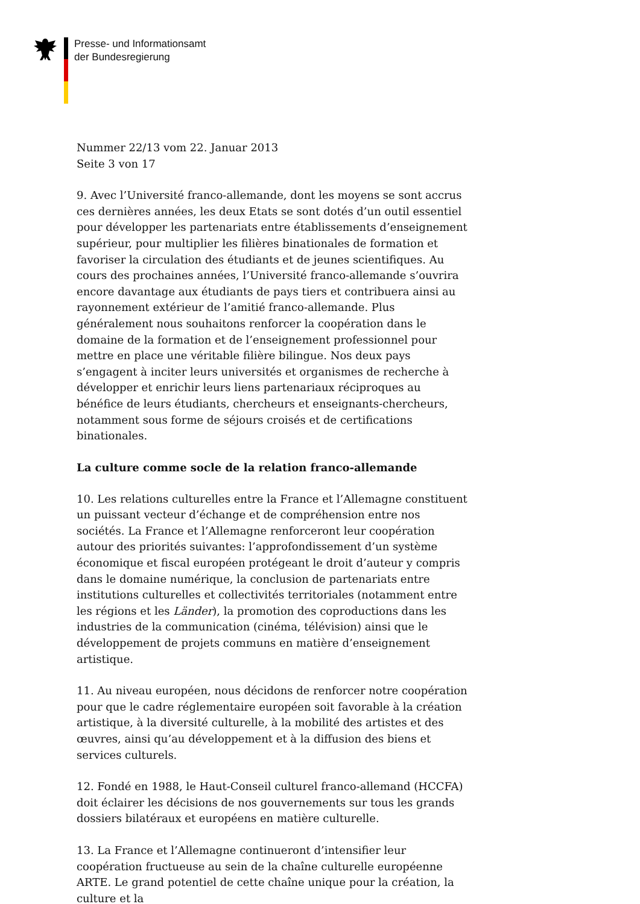Presse- und Informationsamt
der Bundesregierung
Nummer 22/13 vom 22. Januar 2013
Seite 3 von 17
9. Avec l’Université franco-allemande, dont les moyens se sont accrus ces dernières années, les deux Etats se sont dotés d’un outil essentiel pour développer les partenariats entre établissements d’enseignement supérieur, pour multiplier les filières binationales de formation et favoriser la circulation des étudiants et de jeunes scientifiques. Au cours des prochaines années, l’Université franco-allemande s’ouvrira encore davantage aux étudiants de pays tiers et contribuera ainsi au rayonnement extérieur de l’amitié franco-allemande. Plus généralement nous souhaitons renforcer la coopération dans le domaine de la formation et de l’enseignement professionnel pour mettre en place une véritable filière bilingue. Nos deux pays s’engagent à inciter leurs universités et organismes de recherche à développer et enrichir leurs liens partenariaux réciproques au bénéfice de leurs étudiants, chercheurs et enseignants-chercheurs, notamment sous forme de séjours croisés et de certifications binationales.
La culture comme socle de la relation franco-allemande
10. Les relations culturelles entre la France et l’Allemagne constituent un puissant vecteur d’échange et de compréhension entre nos sociétés. La France et l’Allemagne renforceront leur coopération autour des priorités suivantes: l’approfondissement d’un système économique et fiscal européen protégeant le droit d’auteur y compris dans le domaine numérique, la conclusion de partenariats entre institutions culturelles et collectivités territoriales (notamment entre les régions et les Länder), la promotion des coproductions dans les industries de la communication (cinéma, télévision) ainsi que le développement de projets communs en matière d’enseignement artistique.
11. Au niveau européen, nous décidons de renforcer notre coopération pour que le cadre réglementaire européen soit favorable à la création artistique, à la diversité culturelle, à la mobilité des artistes et des œuvres, ainsi qu’au développement et à la diffusion des biens et services culturels.
12. Fondé en 1988, le Haut-Conseil culturel franco-allemand (HCCFA) doit éclairer les décisions de nos gouvernements sur tous les grands dossiers bilatéraux et européens en matière culturelle.
13. La France et l’Allemagne continueront d’intensifier leur coopération fructueuse au sein de la chaîne culturelle européenne ARTE. Le grand potentiel de cette chaîne unique pour la création, la culture et la